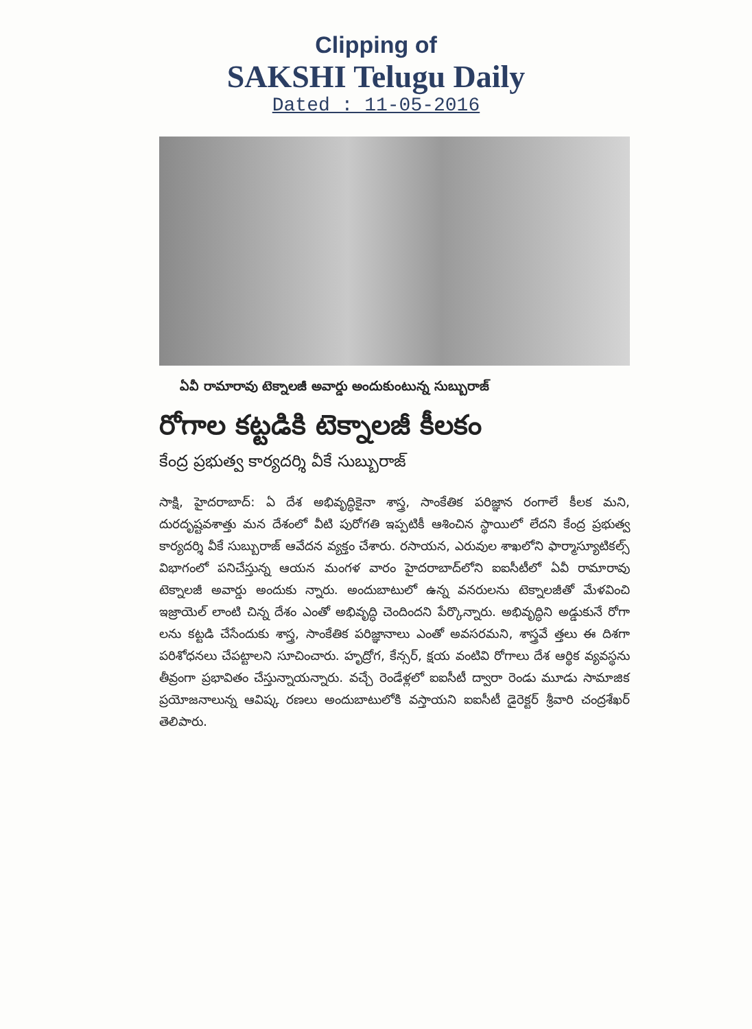Clipping of
SAKSHI Telugu Daily
Dated : 11-05-2016
ఏవీ రామారావు టెక్నాలజీ అవార్డు అందుకుంటున్న సుబ్బురాజ్
రోగాల కట్టడికి టెక్నాలజీ కీలకం
కేంద్ర ప్రభుత్వ కార్యదర్శి వీకే సుబ్బురాజ్
సాక్షి, హైదరాబాద్: ఏ దేశ అభివృద్ధికైనా శాస్త్ర, సాంకేతిక పరిజ్ఞాన రంగాలే కీలక మని, దురదృష్టవశాత్తు మన దేశంలో వీటి పురోగతి ఇప్పటికీ ఆశించిన స్థాయిలో లేదని కేంద్ర ప్రభుత్వ కార్యదర్శి వీకే సుబ్బురాజ్ ఆవేదన వ్యక్తం చేశారు. రసాయన, ఎరువుల శాఖలోని ఫార్మాస్యూటికల్స్ విభాగంలో పనిచేస్తున్న ఆయన మంగళ వారం హైదరాబాద్‌లోని ఐఐసీటీలో ఏవీ రామారావు టెక్నాలజీ అవార్డు అందుకు న్నారు. అందుబాటులో ఉన్న వనరులను టెక్నాలజీతో మేళవించి ఇజ్రాయెల్ లాంటి చిన్న దేశం ఎంతో అభివృద్ధి చెందిందని పేర్కొన్నారు. అభివృద్ధిని అడ్డుకునే రోగా లను కట్టడి చేసేందుకు శాస్త్ర, సాంకేతిక పరిజ్ఞానాలు ఎంతో అవసరమని, శాస్త్రవే త్తలు ఈ దిశగా పరిశోధనలు చేపట్టాలని సూచించారు. హృద్రోగ, కేన్సర్, క్షయ వంటివి రోగాలు దేశ ఆర్థిక వ్యవస్థను తీవ్రంగా ప్రభావితం చేస్తున్నాయన్నారు. వచ్చే రెండేళ్లలో ఐఐసీటీ ద్వారా రెండు మూడు సామాజిక ప్రయోజనాలున్న ఆవిష్క రణలు అందుబాటులోకి వస్తాయని ఐఐసీటీ డైరెక్టర్ శ్రీవారి చంద్రశేఖర్ తెలిపారు.